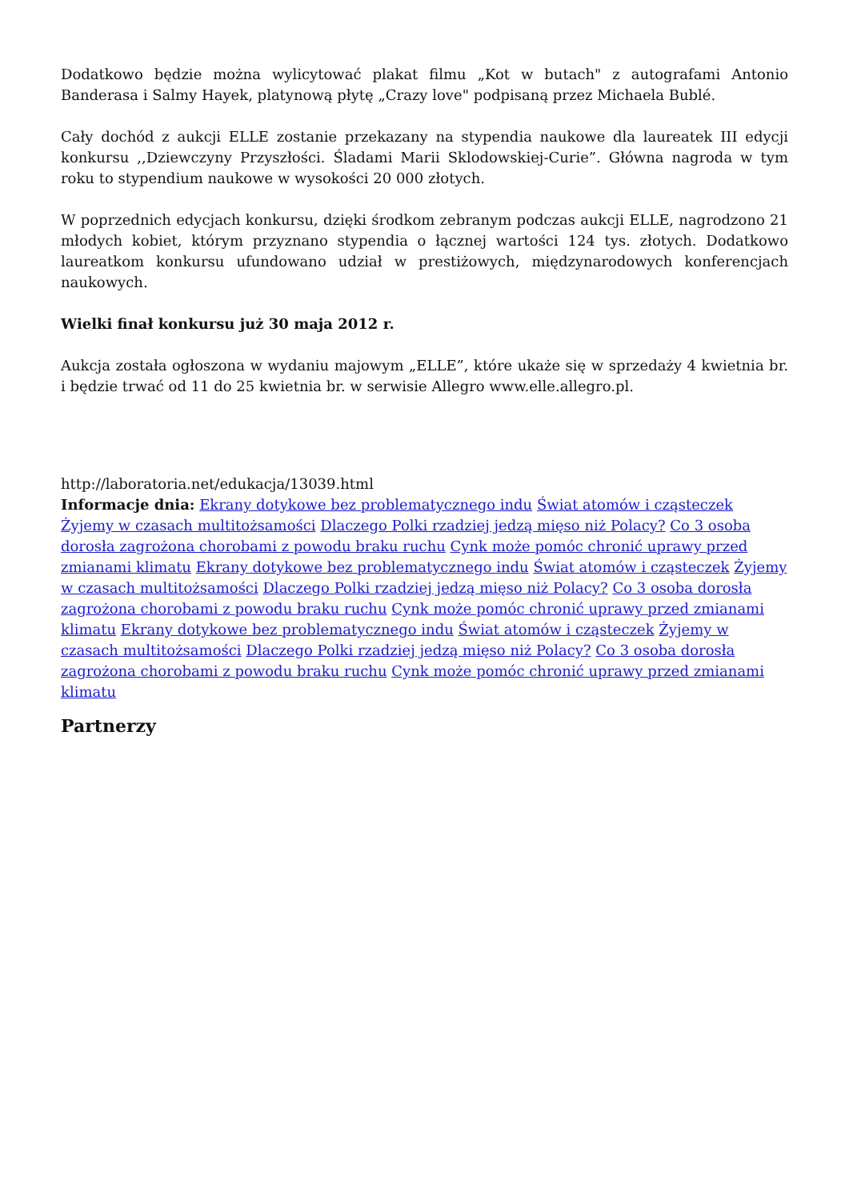Dodatkowo będzie można wylicytować plakat filmu „Kot w butach" z autografami Antonio Banderasa i Salmy Hayek, platynową płytę „Crazy love" podpisaną przez Michaela Bublé.
Cały dochód z aukcji ELLE zostanie przekazany na stypendia naukowe dla laureatek III edycji konkursu ,,Dziewczyny Przyszłości. Śladami Marii Sklodowskiej-Curie”. Główna nagroda w tym roku to stypendium naukowe w wysokości 20 000 złotych.
W poprzednich edycjach konkursu, dzięki środkom zebranym podczas aukcji ELLE, nagrodzono 21 młodych kobiet, którym przyznano stypendia o łącznej wartości 124 tys. złotych. Dodatkowo laureatkom konkursu ufundowano udział w prestiżowych, międzynarodowych konferencjach naukowych.
Wielki finał konkursu już 30 maja 2012 r.
Aukcja została ogłoszona w wydaniu majowym „ELLE”, które ukaże się w sprzedaży 4 kwietnia br. i będzie trwać od 11 do 25 kwietnia br. w serwisie Allegro www.elle.allegro.pl.
http://laboratoria.net/edukacja/13039.html
Informacje dnia: Ekrany dotykowe bez problematycznego indu Świat atomów i cząsteczek Żyjemy w czasach multitożsamości Dlaczego Polki rzadziej jedzą mięso niż Polacy? Co 3 osoba dorosła zagrożona chorobami z powodu braku ruchu Cynk może pomóc chronić uprawy przed zmianami klimatu Ekrany dotykowe bez problematycznego indu Świat atomów i cząsteczek Żyjemy w czasach multitożsamości Dlaczego Polki rzadziej jedzą mięso niż Polacy? Co 3 osoba dorosła zagrożona chorobami z powodu braku ruchu Cynk może pomóc chronić uprawy przed zmianami klimatu Ekrany dotykowe bez problematycznego indu Świat atomów i cząsteczek Żyjemy w czasach multitożsamości Dlaczego Polki rzadziej jedzą mięso niż Polacy? Co 3 osoba dorosła zagrożona chorobami z powodu braku ruchu Cynk może pomóc chronić uprawy przed zmianami klimatu
Partnerzy